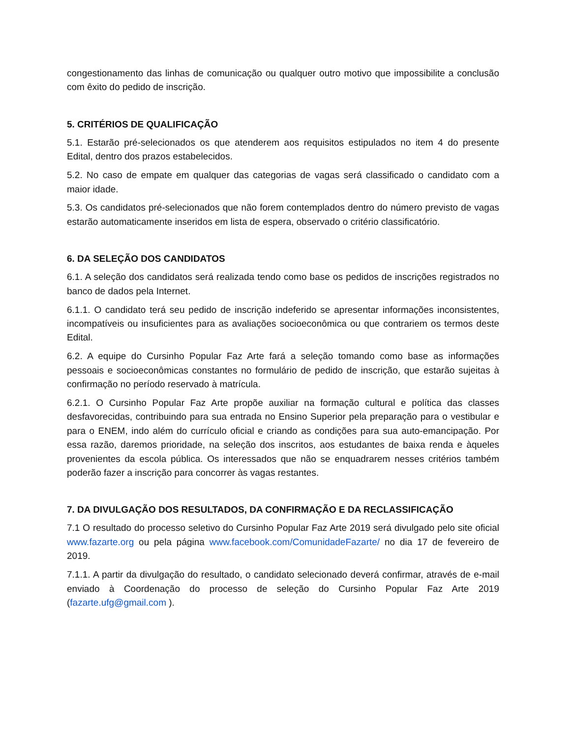congestionamento das linhas de comunicação ou qualquer outro motivo que impossibilite a conclusão com êxito do pedido de inscrição.
5. CRITÉRIOS DE QUALIFICAÇÃO
5.1. Estarão pré-selecionados os que atenderem aos requisitos estipulados no item 4 do presente Edital, dentro dos prazos estabelecidos.
5.2. No caso de empate em qualquer das categorias de vagas será classificado o candidato com a maior idade.
5.3. Os candidatos pré-selecionados que não forem contemplados dentro do número previsto de vagas estarão automaticamente inseridos em lista de espera, observado o critério classificatório.
6. DA SELEÇÃO DOS CANDIDATOS
6.1. A seleção dos candidatos será realizada tendo como base os pedidos de inscrições registrados no banco de dados pela Internet.
6.1.1. O candidato terá seu pedido de inscrição indeferido se apresentar informações inconsistentes, incompatíveis ou insuficientes para as avaliações socioeconômica ou que contrariem os termos deste Edital.
6.2. A equipe do Cursinho Popular Faz Arte fará a seleção tomando como base as informações pessoais e socioeconômicas constantes no formulário de pedido de inscrição, que estarão sujeitas à confirmação no período reservado à matrícula.
6.2.1. O Cursinho Popular Faz Arte propõe auxiliar na formação cultural e política das classes desfavorecidas, contribuindo para sua entrada no Ensino Superior pela preparação para o vestibular e para o ENEM, indo além do currículo oficial e criando as condições para sua auto-emancipação. Por essa razão, daremos prioridade, na seleção dos inscritos, aos estudantes de baixa renda e àqueles provenientes da escola pública. Os interessados que não se enquadrarem nesses critérios também poderão fazer a inscrição para concorrer às vagas restantes.
7. DA DIVULGAÇÃO DOS RESULTADOS, DA CONFIRMAÇÃO E DA RECLASSIFICAÇÃO
7.1 O resultado do processo seletivo do Cursinho Popular Faz Arte 2019 será divulgado pelo site oficial www.fazarte.org ou pela página www.facebook.com/ComunidadeFazarte/ no dia 17 de fevereiro de 2019.
7.1.1. A partir da divulgação do resultado, o candidato selecionado deverá confirmar, através de e-mail enviado à Coordenação do processo de seleção do Cursinho Popular Faz Arte 2019 (fazarte.ufg@gmail.com ).